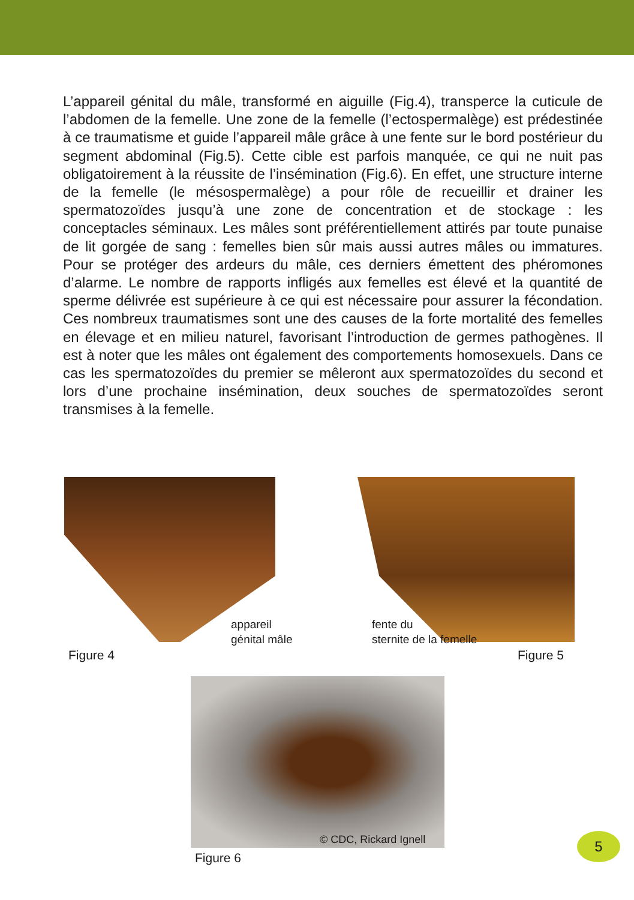L’appareil génital du mâle, transformé en aiguille (Fig.4), transperce la cuticule de l’abdomen de la femelle. Une zone de la femelle (l’ectospermalège) est prédestinée à ce traumatisme et guide l’appareil mâle grâce à une fente sur le bord postérieur du segment abdominal (Fig.5). Cette cible est parfois manquée, ce qui ne nuit pas obligatoirement à la réussite de l’insémination (Fig.6). En effet, une structure interne de la femelle (le mésospermalège) a pour rôle de recueillir et drainer les spermatozoïdes jusqu’à une zone de concentration et de stockage : les conceptacles séminaux. Les mâles sont préférentiellement attirés par toute punaise de lit gorgée de sang : femelles bien sûr mais aussi autres mâles ou immatures. Pour se protéger des ardeurs du mâle, ces derniers émettent des phéromones d’alarme. Le nombre de rapports infligés aux femelles est élevé et la quantité de sperme délivrée est supérieure à ce qui est nécessaire pour assurer la fécondation. Ces nombreux traumatismes sont une des causes de la forte mortalité des femelles en élevage et en milieu naturel, favorisant l’introduction de germes pathogènes. Il est à noter que les mâles ont également des comportements homosexuels. Dans ce cas les spermatozoïdes du premier se mêleront aux spermatozoïdes du second et lors d’une prochaine insémination, deux souches de spermatozoïdes seront transmises à la femelle.
appareil
génital mâle
Figure 4
fente du
sternite de la femelle
Figure 5
© CDC, Rickard Ignell
Figure 6
5